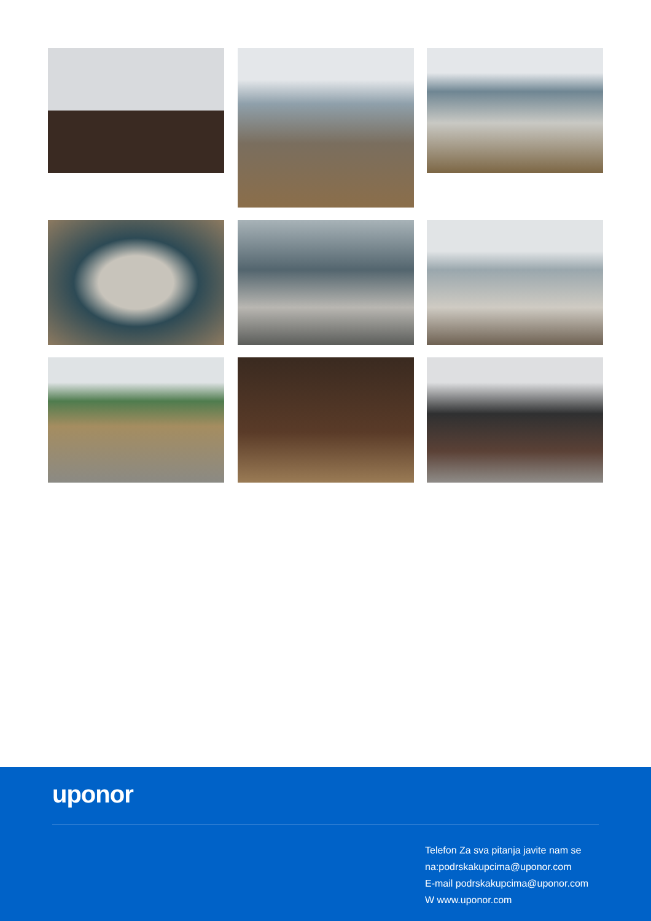uponor
Telefon Za sva pitanja javite nam se
na:podrskakupcima@uponor.com
E-mail podrskakupcima@uponor.com
W www.uponor.com